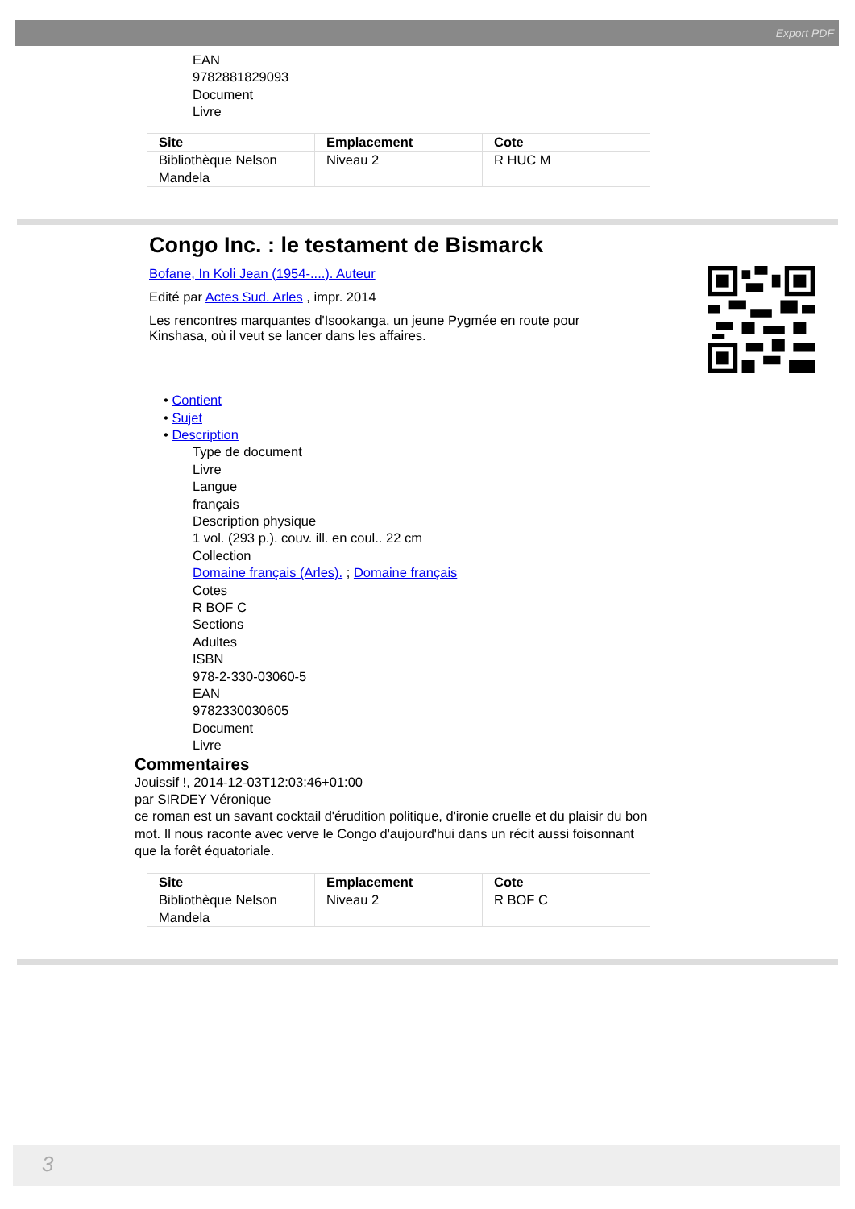Export PDF
EAN
9782881829093
Document
Livre
| Site | Emplacement | Cote |
| --- | --- | --- |
| Bibliothèque Nelson Mandela | Niveau 2 | R HUC M |
Congo Inc. : le testament de Bismarck
Bofane, In Koli Jean (1954-....). Auteur
Edité par Actes Sud. Arles , impr. 2014
Les rencontres marquantes d'Isookanga, un jeune Pygmée en route pour Kinshasa, où il veut se lancer dans les affaires.
• Contient
• Sujet
• Description
Type de document
Livre
Langue
français
Description physique
1 vol. (293 p.). couv. ill. en coul.. 22 cm
Collection
Domaine français (Arles). ; Domaine français
Cotes
R BOF C
Sections
Adultes
ISBN
978-2-330-03060-5
EAN
9782330030605
Document
Livre
Commentaires
Jouissif !, 2014-12-03T12:03:46+01:00
par SIRDEY Véronique
ce roman est un savant cocktail d'érudition politique, d'ironie cruelle et du plaisir du bon mot. Il nous raconte avec verve le Congo d'aujourd'hui dans un récit aussi foisonnant que la forêt équatoriale.
| Site | Emplacement | Cote |
| --- | --- | --- |
| Bibliothèque Nelson Mandela | Niveau 2 | R BOF C |
3